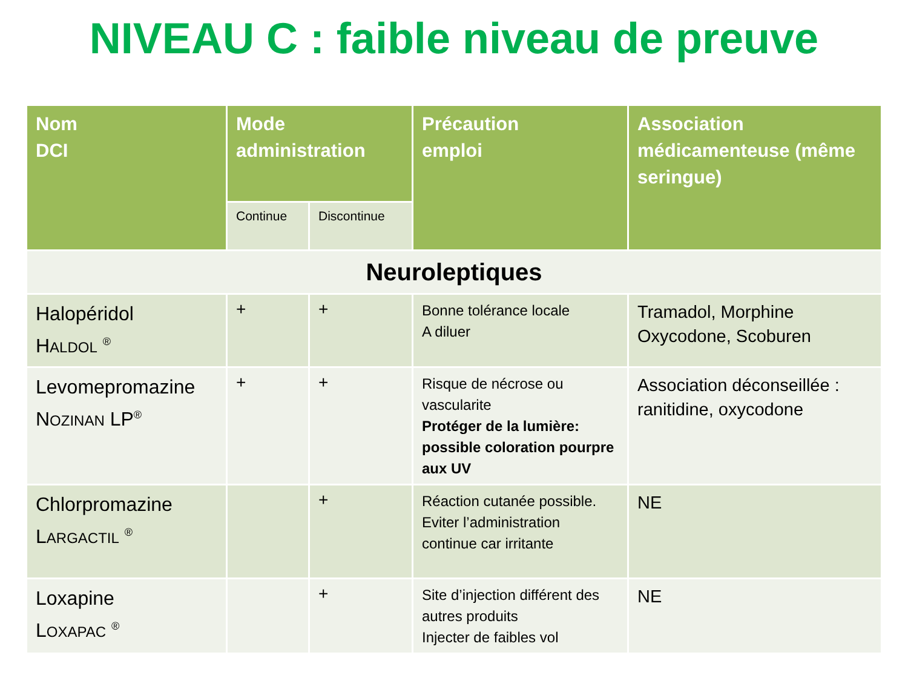NIVEAU C : faible niveau de preuve
| Nom DCI | Mode administration | | Précaution emploi | Association médicamenteuse (même seringue) |
| --- | --- | --- | --- | --- |
| | Continue | Discontinue | | |
| Neuroleptiques | | | | |
| Halopéridol H ALDOL <sup>®</sup> | + | + | Bonne tolérance locale A diluer | Tramadol, Morphine Oxycodone, Scoburen |
| Levomepromazine N OZINAN LP<sup>®</sup> | + | + | Risque de nécrose ou vascularite Protéger de la lumière: possible coloration pourpre aux UV | Association déconseillée : ranitidine, oxycodone |
| Chlorpromazine L ARGACTIL <sup>®</sup> | | + | Réaction cutanée possible. Eviter l’administration continue car irritante | NE |
| Loxapine L OXAPAC <sup>®</sup> | | + | Site d’injection différent des autres produits Injecter de faibles vol | NE |